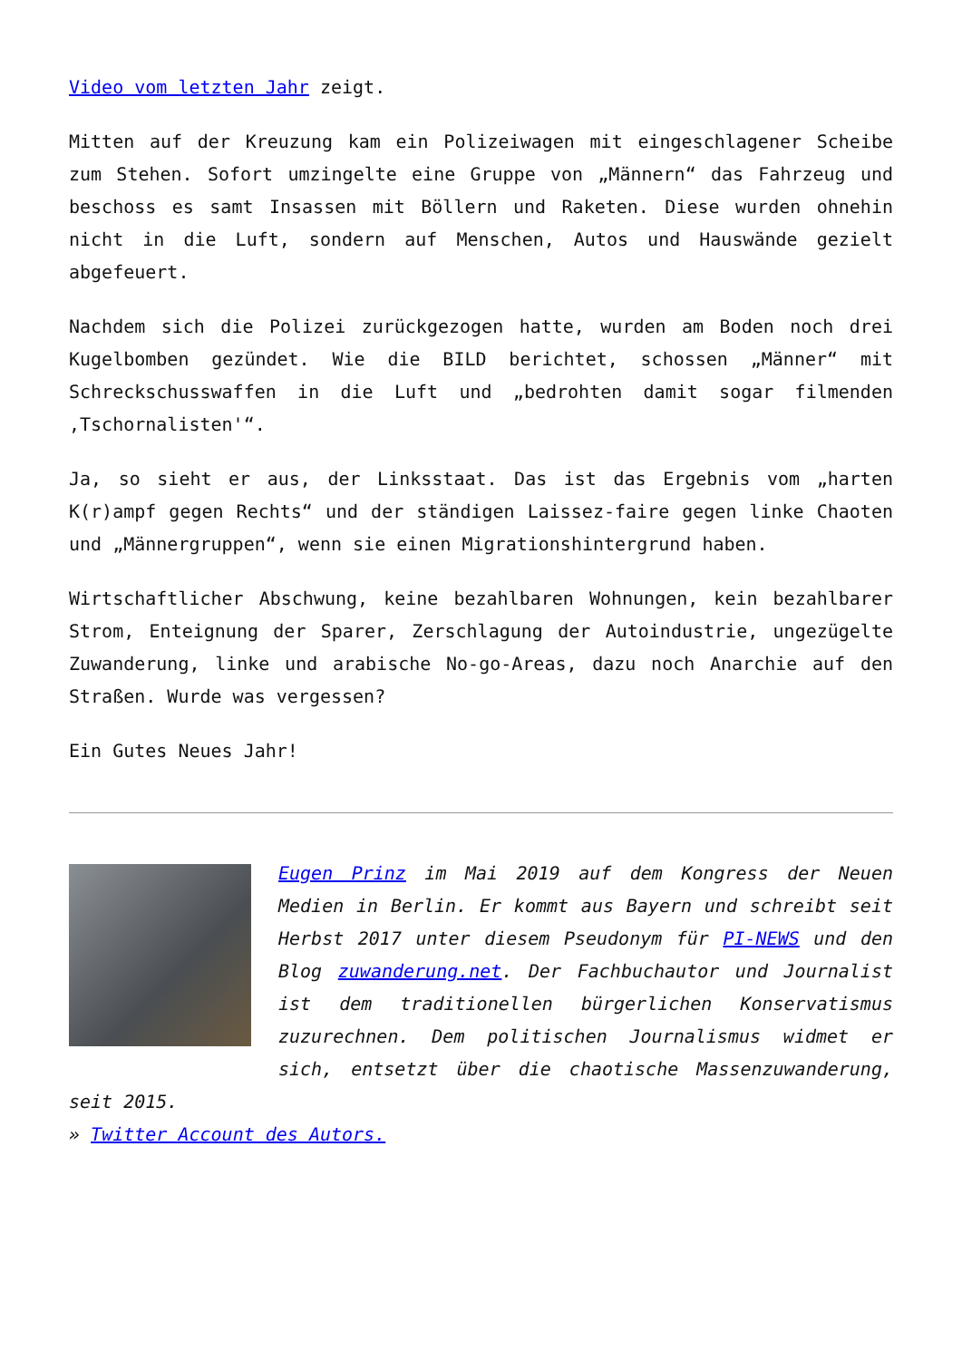Video vom letzten Jahr zeigt.
Mitten auf der Kreuzung kam ein Polizeiwagen mit eingeschlagener Scheibe zum Stehen. Sofort umzingelte eine Gruppe von „Männern“ das Fahrzeug und beschoss es samt Insassen mit Böllern und Raketen. Diese wurden ohnehin nicht in die Luft, sondern auf Menschen, Autos und Hauswände gezielt abgefeuert.
Nachdem sich die Polizei zurückgezogen hatte, wurden am Boden noch drei Kugelbomben gezündet. Wie die BILD berichtet, schossen „Männer“ mit Schreckschusswaffen in die Luft und „bedrohten damit sogar filmenden ‚Tschornalisten'“.
Ja, so sieht er aus, der Linksstaat. Das ist das Ergebnis vom „harten K(r)ampf gegen Rechts“ und der ständigen Laissez-faire gegen linke Chaoten und „Männergruppen“, wenn sie einen Migrationshintergrund haben.
Wirtschaftlicher Abschwung, keine bezahlbaren Wohnungen, kein bezahlbarer Strom, Enteignung der Sparer, Zerschlagung der Autoindustrie, ungezügelte Zuwanderung, linke und arabische No-go-Areas, dazu noch Anarchie auf den Straßen. Wurde was vergessen?
Ein Gutes Neues Jahr!
Eugen Prinz im Mai 2019 auf dem Kongress der Neuen Medien in Berlin. Er kommt aus Bayern und schreibt seit Herbst 2017 unter diesem Pseudonym für PI-NEWS und den Blog zuwanderung.net. Der Fachbuchautor und Journalist ist dem traditionellen bürgerlichen Konservatismus zuzurechnen. Dem politischen Journalismus widmet er sich, entsetzt über die chaotische Massenzuwanderung, seit 2015.
» Twitter Account des Autors.